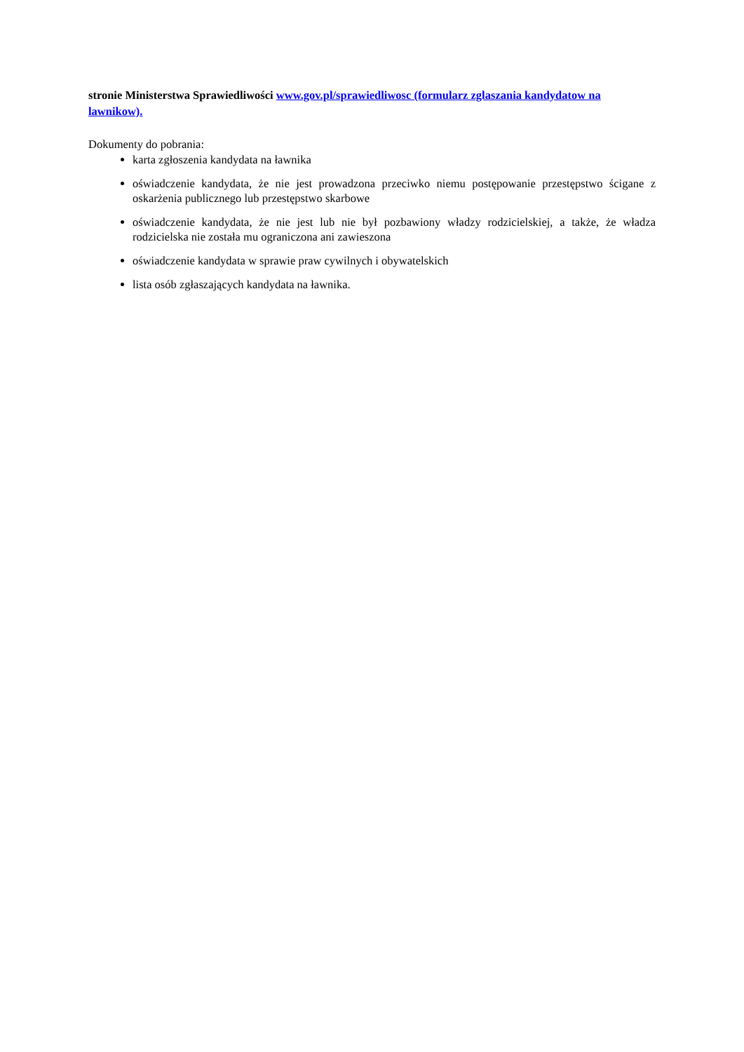stronie Ministerstwa Sprawiedliwości www.gov.pl/sprawiedliwosc (formularz zglaszania kandydatow na lawnikow).
Dokumenty do pobrania:
karta zgłoszenia kandydata na ławnika
oświadczenie kandydata, że nie jest prowadzona przeciwko niemu postępowanie przestępstwo ścigane z oskarżenia publicznego lub przestępstwo skarbowe
oświadczenie kandydata, że nie jest lub nie był pozbawiony władzy rodzicielskiej, a także, że władza rodzicielska nie została mu ograniczona ani zawieszona
oświadczenie kandydata w sprawie praw cywilnych i obywatelskich
lista osób zgłaszających kandydata na ławnika.